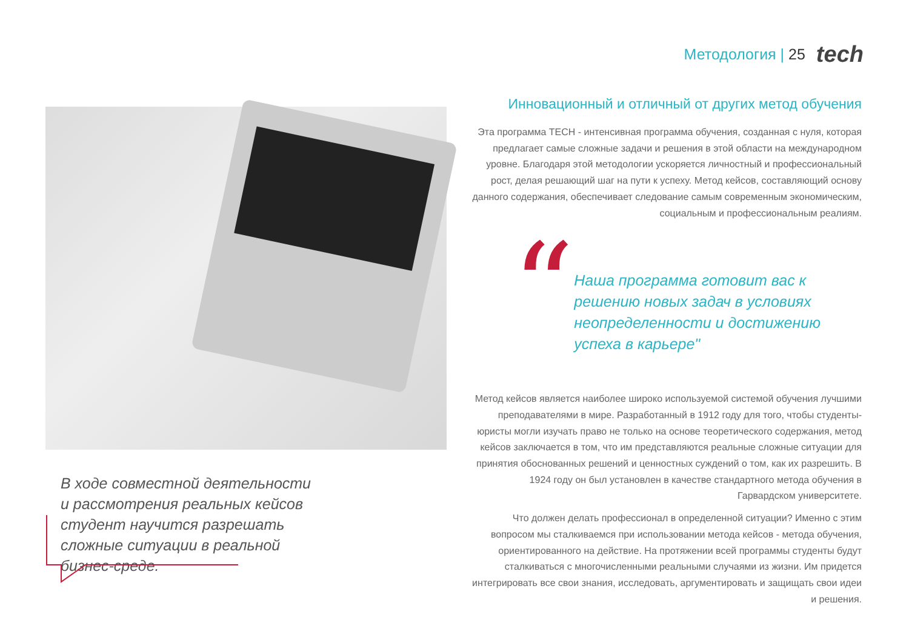Методология | 25 tech
В ходе совместной деятельности и рассмотрения реальных кейсов студент научится разрешать сложные ситуации в реальной бизнес-среде.
Инновационный и отличный от других метод обучения
Эта программа TECH - интенсивная программа обучения, созданная с нуля, которая предлагает самые сложные задачи и решения в этой области на международном уровне. Благодаря этой методологии ускоряется личностный и профессиональный рост, делая решающий шаг на пути к успеху. Метод кейсов, составляющий основу данного содержания, обеспечивает следование самым современным экономическим, социальным и профессиональным реалиям.
“
Наша программа готовит вас к решению новых задач в условиях неопределенности и достижению успеха в карьере"
Метод кейсов является наиболее широко используемой системой обучения лучшими преподавателями в мире. Разработанный в 1912 году для того, чтобы студенты-юристы могли изучать право не только на основе теоретического содержания, метод кейсов заключается в том, что им представляются реальные сложные ситуации для принятия обоснованных решений и ценностных суждений о том, как их разрешить. В 1924 году он был установлен в качестве стандартного метода обучения в Гарвардском университете.
Что должен делать профессионал в определенной ситуации? Именно с этим вопросом мы сталкиваемся при использовании метода кейсов - метода обучения, ориентированного на действие. На протяжении всей программы студенты будут сталкиваться с многочисленными реальными случаями из жизни. Им придется интегрировать все свои знания, исследовать, аргументировать и защищать свои идеи и решения.